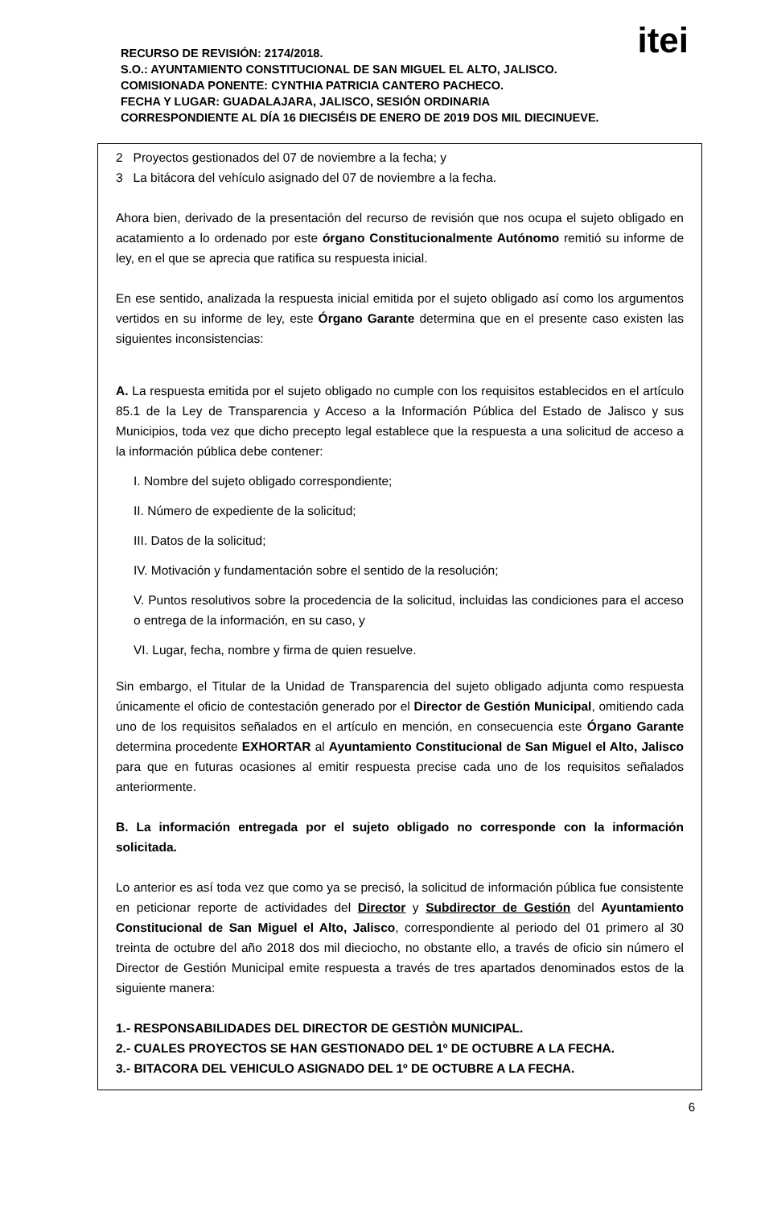itei
RECURSO DE REVISIÓN: 2174/2018.
S.O.: AYUNTAMIENTO CONSTITUCIONAL DE SAN MIGUEL EL ALTO, JALISCO.
COMISIONADA PONENTE: CYNTHIA PATRICIA CANTERO PACHECO.
FECHA Y LUGAR: GUADALAJARA, JALISCO, SESIÓN ORDINARIA
CORRESPONDIENTE AL DÍA 16 DIECISÉIS DE ENERO DE 2019 DOS MIL DIECINUEVE.
2 Proyectos gestionados del 07 de noviembre a la fecha; y
3 La bitácora del vehículo asignado del 07 de noviembre a la fecha.
Ahora bien, derivado de la presentación del recurso de revisión que nos ocupa el sujeto obligado en acatamiento a lo ordenado por este órgano Constitucionalmente Autónomo remitió su informe de ley, en el que se aprecia que ratifica su respuesta inicial.
En ese sentido, analizada la respuesta inicial emitida por el sujeto obligado así como los argumentos vertidos en su informe de ley, este Órgano Garante determina que en el presente caso existen las siguientes inconsistencias:
A. La respuesta emitida por el sujeto obligado no cumple con los requisitos establecidos en el artículo 85.1 de la Ley de Transparencia y Acceso a la Información Pública del Estado de Jalisco y sus Municipios, toda vez que dicho precepto legal establece que la respuesta a una solicitud de acceso a la información pública debe contener:
I. Nombre del sujeto obligado correspondiente;
II. Número de expediente de la solicitud;
III. Datos de la solicitud;
IV. Motivación y fundamentación sobre el sentido de la resolución;
V. Puntos resolutivos sobre la procedencia de la solicitud, incluidas las condiciones para el acceso o entrega de la información, en su caso, y
VI. Lugar, fecha, nombre y firma de quien resuelve.
Sin embargo, el Titular de la Unidad de Transparencia del sujeto obligado adjunta como respuesta únicamente el oficio de contestación generado por el Director de Gestión Municipal, omitiendo cada uno de los requisitos señalados en el artículo en mención, en consecuencia este Órgano Garante determina procedente EXHORTAR al Ayuntamiento Constitucional de San Miguel el Alto, Jalisco para que en futuras ocasiones al emitir respuesta precise cada uno de los requisitos señalados anteriormente.
B. La información entregada por el sujeto obligado no corresponde con la información solicitada.
Lo anterior es así toda vez que como ya se precisó, la solicitud de información pública fue consistente en peticionar reporte de actividades del Director y Subdirector de Gestión del Ayuntamiento Constitucional de San Miguel el Alto, Jalisco, correspondiente al periodo del 01 primero al 30 treinta de octubre del año 2018 dos mil dieciocho, no obstante ello, a través de oficio sin número el Director de Gestión Municipal emite respuesta a través de tres apartados denominados estos de la siguiente manera:
1.- RESPONSABILIDADES DEL DIRECTOR DE GESTIÒN MUNICIPAL.
2.- CUALES PROYECTOS SE HAN GESTIONADO DEL 1º DE OCTUBRE A LA FECHA.
3.- BITACORA DEL VEHICULO ASIGNADO DEL 1º DE OCTUBRE A LA FECHA.
6